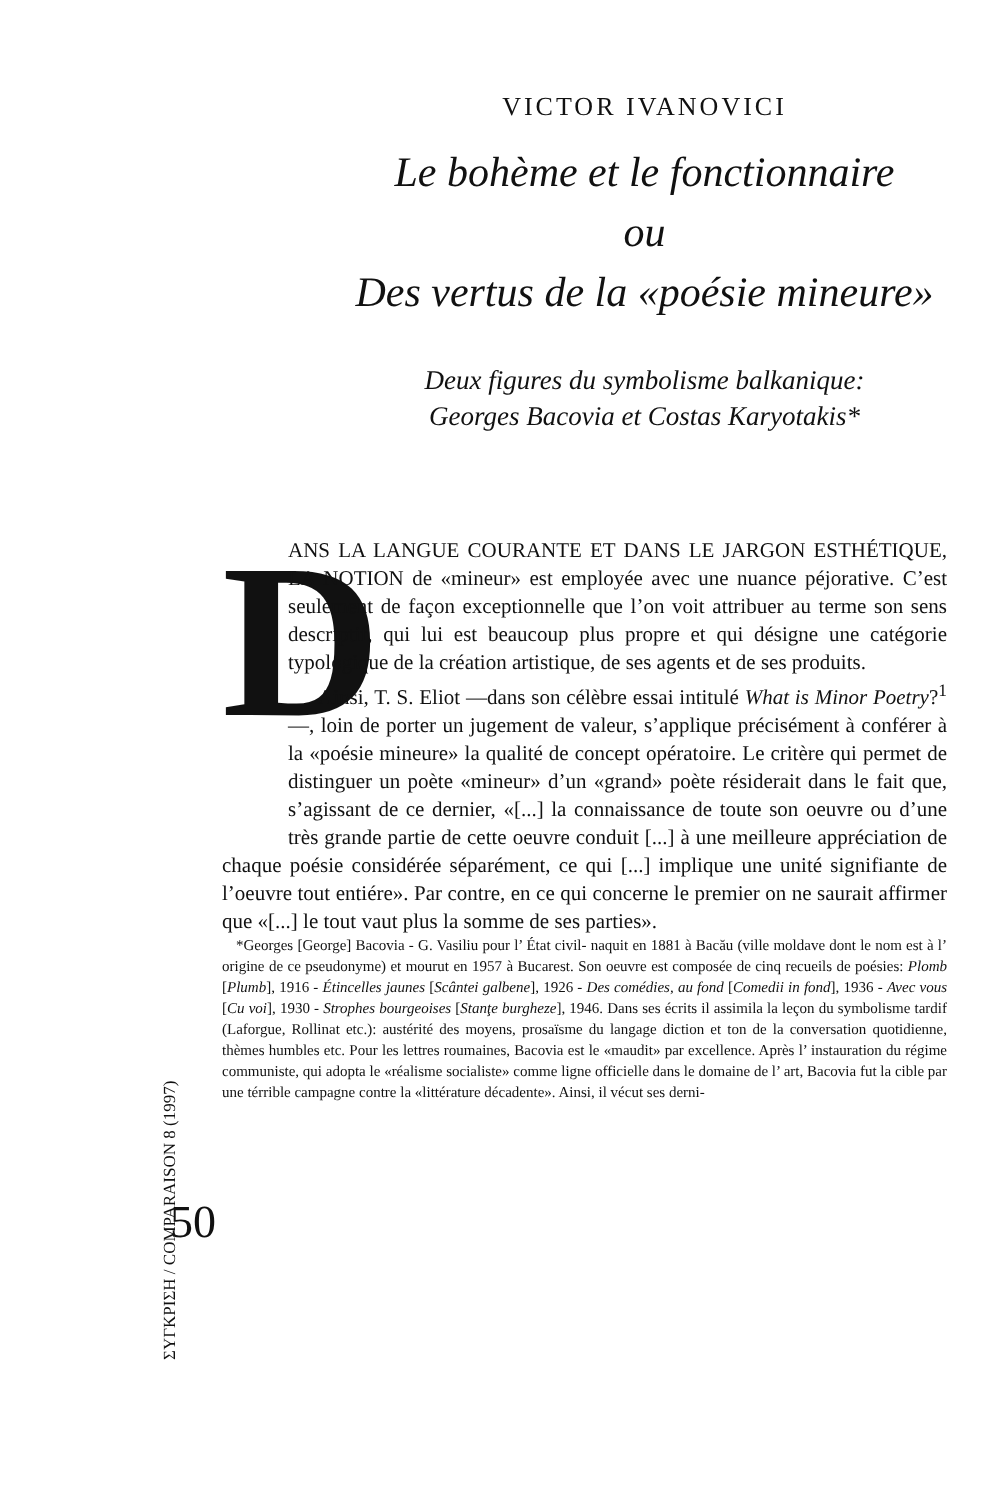ΣΥΓΚΡΙΣΗ / COMPARAISON 8 (1997)
50
VICTOR IVANOVICI
Le bohème et le fonctionnaire
ou
Des vertus de la «poésie mineure»
Deux figures du symbolisme balkanique:
Georges Bacovia et Costas Karyotakis*
D
ANS LA LANGUE COURANTE ET DANS LE JARGON ESTHÉTIQUE, LA NOTION de «mineur» est employée avec une nuance péjorative. C’est seulement de façon exceptionnelle que l’on voit attribuer au terme son sens descriptif, qui lui est beaucoup plus propre et qui désigne une catégorie typologique de la création artistique, de ses agents et de ses produits.
Ainsi, T. S. Eliot —dans son célèbre essai intitulé What is Minor Poetry?<sup>1</sup>—, loin de porter un jugement de valeur, s’applique précisément à conférer à la «poésie mineure» la qualité de concept opératoire. Le critère qui permet de distinguer un poète «mineur» d’un «grand» poète résiderait dans le fait que, s’agissant de ce dernier, «[...] la connaissance de toute son oeuvre ou d’une très grande partie de cette oeuvre conduit [...] à une meilleure appréciation de chaque poésie considérée séparément, ce qui [...] implique une unité signifiante de l’oeuvre tout entiére». Par contre, en ce qui concerne le premier on ne saurait affirmer que «[...] le tout vaut plus la somme de ses parties».
*Georges [George] Bacovia - G. Vasiliu pour l’ État civil- naquit en 1881 à Bacău (ville moldave dont le nom est à l’ origine de ce pseudonyme) et mourut en 1957 à Bucarest. Son oeuvre est composée de cinq recueils de poésies: Plomb [Plumb], 1916 - Étincelles jaunes [Scântei galbene], 1926 - Des comédies, au fond [Comedii in fond], 1936 - Avec vous [Cu voi], 1930 - Strophes bourgeoises [Stanţe burgheze], 1946. Dans ses écrits il assimila la leçon du symbolisme tardif (Laforgue, Rollinat etc.): austérité des moyens, prosaïsme du langage diction et ton de la conversation quotidienne, thèmes humbles etc. Pour les lettres roumaines, Bacovia est le «maudit» par excellence. Après l’ instauration du régime communiste, qui adopta le «réalisme socialiste» comme ligne officielle dans le domaine de l’ art, Bacovia fut la cible par une térrible campagne contre la «littérature décadente». Ainsi, il vécut ses derni-